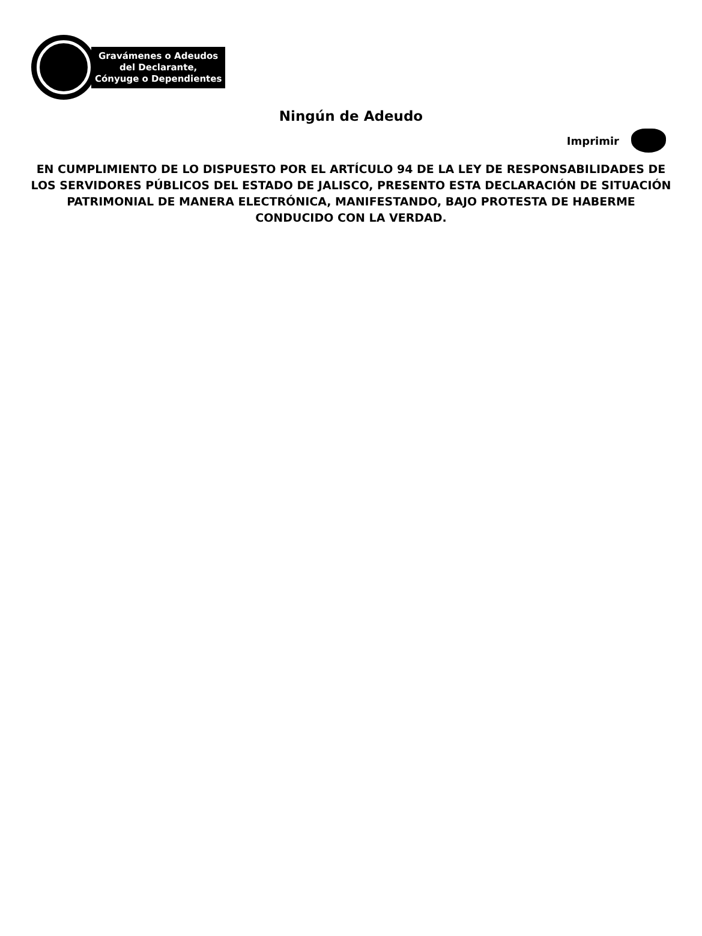Gravámenes o Adeudos
del Declarante,
Cónyuge o Dependientes
Ningún de Adeudo
Imprimir
EN CUMPLIMIENTO DE LO DISPUESTO POR EL ARTÍCULO 94 DE LA LEY DE RESPONSABILIDADES DE LOS SERVIDORES PÚBLICOS DEL ESTADO DE JALISCO, PRESENTO ESTA DECLARACIÓN DE SITUACIÓN PATRIMONIAL DE MANERA ELECTRÓNICA, MANIFESTANDO, BAJO PROTESTA DE HABERME CONDUCIDO CON LA VERDAD.